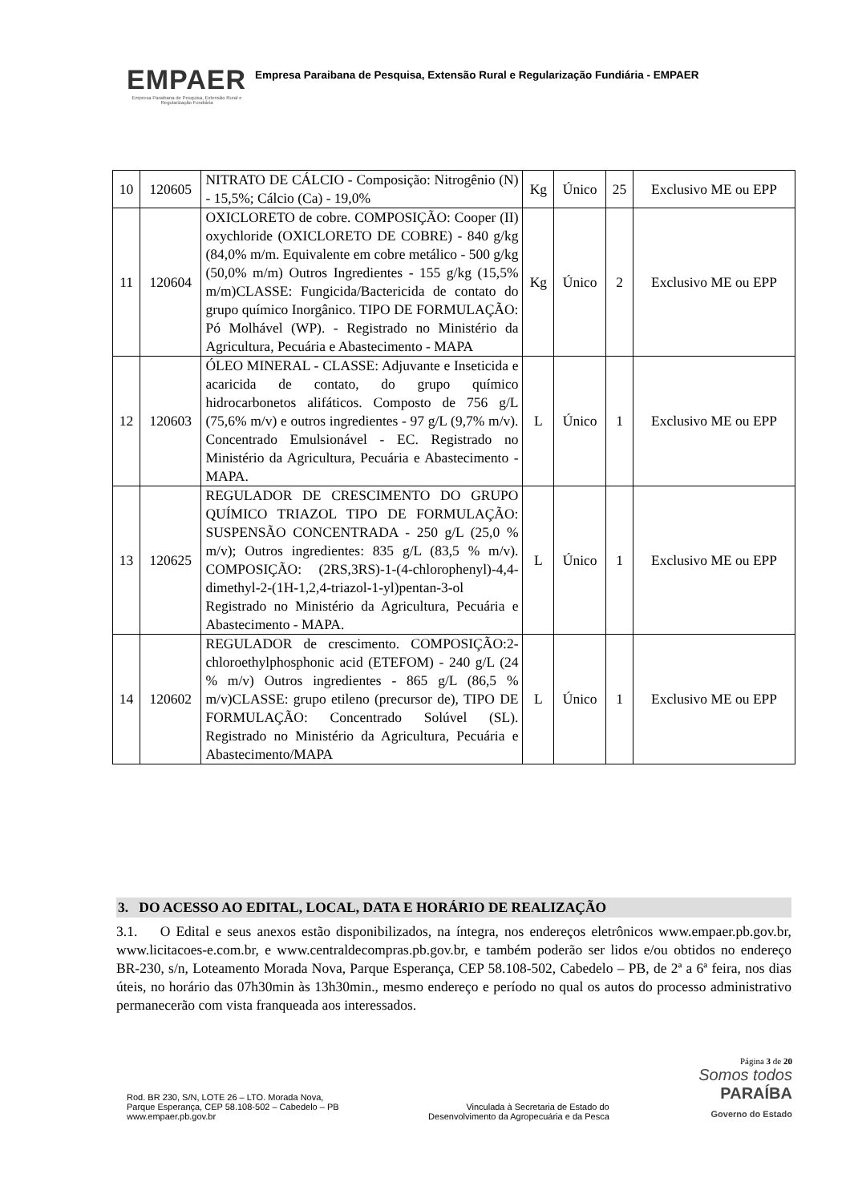EMPAER
Empresa Paraibana de Pesquisa, Extensão Rural e Regularização Fundiária
Empresa Paraibana de Pesquisa, Extensão Rural e Regularização Fundiária - EMPAER
| 10 | 120605 | NITRATO DE CÁLCIO - Composição: Nitrogênio (N) - 15,5%; Cálcio (Ca) - 19,0% | Kg | Único | 25 | Exclusivo ME ou EPP |
| 11 | 120604 | OXICLORETO de cobre. COMPOSIÇÃO: Cooper (II) oxychloride (OXICLORETO DE COBRE) - 840 g/kg (84,0% m/m. Equivalente em cobre metálico - 500 g/kg (50,0% m/m) Outros Ingredientes - 155 g/kg (15,5% m/m)CLASSE: Fungicida/Bactericida de contato do grupo químico Inorgânico. TIPO DE FORMULAÇÃO: Pó Molhável (WP). - Registrado no Ministério da Agricultura, Pecuária e Abastecimento - MAPA | Kg | Único | 2 | Exclusivo ME ou EPP |
| 12 | 120603 | ÓLEO MINERAL - CLASSE: Adjuvante e Inseticida e acaricida de contato, do grupo químico hidrocarbonetos alifáticos. Composto de 756 g/L (75,6% m/v) e outros ingredientes - 97 g/L (9,7% m/v). Concentrado Emulsionável - EC. Registrado no Ministério da Agricultura, Pecuária e Abastecimento - MAPA. | L | Único | 1 | Exclusivo ME ou EPP |
| 13 | 120625 | REGULADOR DE CRESCIMENTO DO GRUPO QUÍMICO TRIAZOL TIPO DE FORMULAÇÃO: SUSPENSÃO CONCENTRADA - 250 g/L (25,0 % m/v); Outros ingredientes: 835 g/L (83,5 % m/v). COMPOSIÇÃO: (2RS,3RS)-1-(4-chlorophenyl)-4,4-dimethyl-2-(1H-1,2,4-triazol-1-yl)pentan-3-ol Registrado no Ministério da Agricultura, Pecuária e Abastecimento - MAPA. | L | Único | 1 | Exclusivo ME ou EPP |
| 14 | 120602 | REGULADOR de crescimento. COMPOSIÇÃO:2-chloroethylphosphonic acid (ETEFOM) - 240 g/L (24 % m/v) Outros ingredientes - 865 g/L (86,5 % m/v)CLASSE: grupo etileno (precursor de), TIPO DE FORMULAÇÃO: Concentrado Solúvel (SL). Registrado no Ministério da Agricultura, Pecuária e Abastecimento/MAPA | L | Único | 1 | Exclusivo ME ou EPP |
3. DO ACESSO AO EDITAL, LOCAL, DATA E HORÁRIO DE REALIZAÇÃO
3.1. O Edital e seus anexos estão disponibilizados, na íntegra, nos endereços eletrônicos www.empaer.pb.gov.br, www.licitacoes-e.com.br, e www.centraldecompras.pb.gov.br, e também poderão ser lidos e/ou obtidos no endereço BR-230, s/n, Loteamento Morada Nova, Parque Esperança, CEP 58.108-502, Cabedelo – PB, de 2ª a 6ª feira, nos dias úteis, no horário das 07h30min às 13h30min., mesmo endereço e período no qual os autos do processo administrativo permanecerão com vista franqueada aos interessados.
Rod. BR 230, S/N, LOTE 26 – LTO. Morada Nova,
Parque Esperança, CEP 58.108-502 – Cabedelo – PB
www.empaer.pb.gov.br
Vinculada à Secretaria de Estado do
Desenvolvimento da Agropecuária e da Pesca
Página 3 de 20
Somos todos
PARAÍBA
Governo do Estado